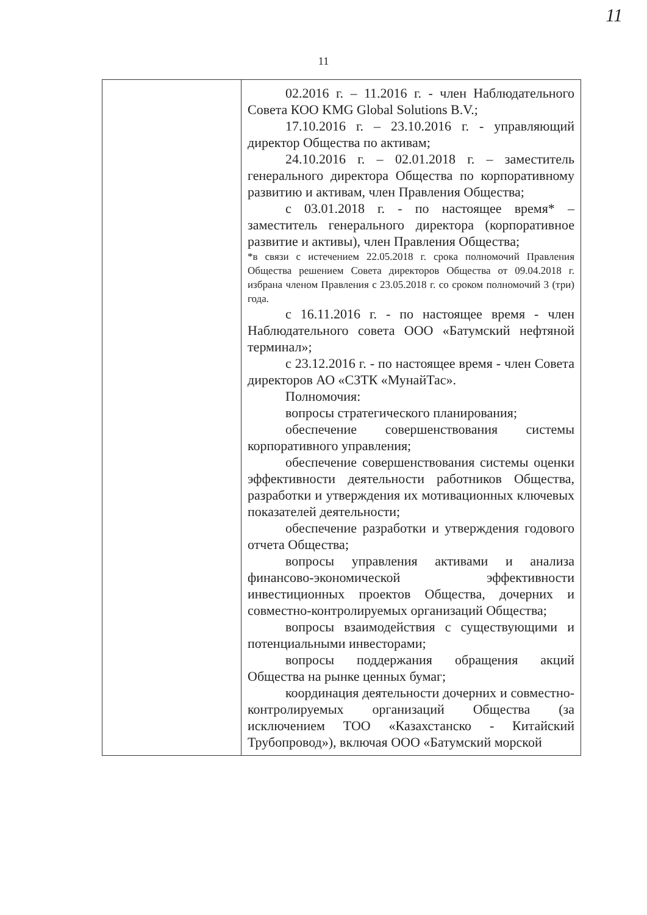11
11
| | 02.2016 г. – 11.2016 г. - член Наблюдательного Совета КОО KMG Global Solutions B.V.; 17.10.2016 г. – 23.10.2016 г. - управляющий директор Общества по активам; 24.10.2016 г. – 02.01.2018 г. – заместитель генерального директора Общества по корпоративному развитию и активам, член Правления Общества; с 03.01.2018 г. - по настоящее время* – заместитель генерального директора (корпоративное развитие и активы), член Правления Общества; *в связи с истечением 22.05.2018 г. срока полномочий Правления Общества решением Совета директоров Общества от 09.04.2018 г. избрана членом Правления с 23.05.2018 г. со сроком полномочий 3 (три) года. с 16.11.2016 г. - по настоящее время - член Наблюдательного совета ООО «Батумский нефтяной терминал»; с 23.12.2016 г. - по настоящее время - член Совета директоров АО «СЗТК «МунайТас». Полномочия: вопросы стратегического планирования; обеспечение совершенствования системы корпоративного управления; обеспечение совершенствования системы оценки эффективности деятельности работников Общества, разработки и утверждения их мотивационных ключевых показателей деятельности; обеспечение разработки и утверждения годового отчета Общества; вопросы управления активами и анализа финансово-экономической эффективности инвестиционных проектов Общества, дочерних и совместно-контролируемых организаций Общества; вопросы взаимодействия с существующими и потенциальными инвесторами; вопросы поддержания обращения акций Общества на рынке ценных бумаг; координация деятельности дочерних и совместно-контролируемых организаций Общества (за исключением ТОО «Казахстанско - Китайский Трубопровод»), включая ООО «Батумский морской |